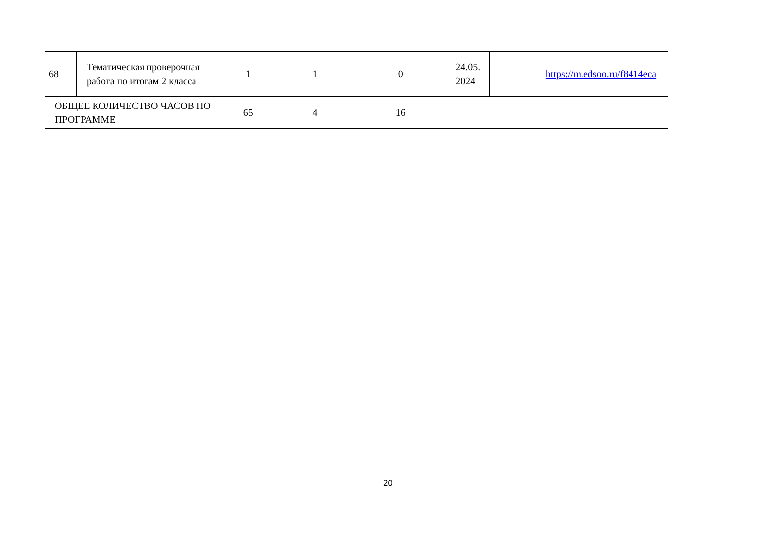| 68 | Тематическая проверочная работа по итогам 2 класса | 1 | 1 | 0 | 24.05. 2024 | | https://m.edsoo.ru/f8414eca |
| ОБЩЕЕ КОЛИЧЕСТВО ЧАСОВ ПО ПРОГРАММЕ | | 65 | 4 | 16 | | | |
20